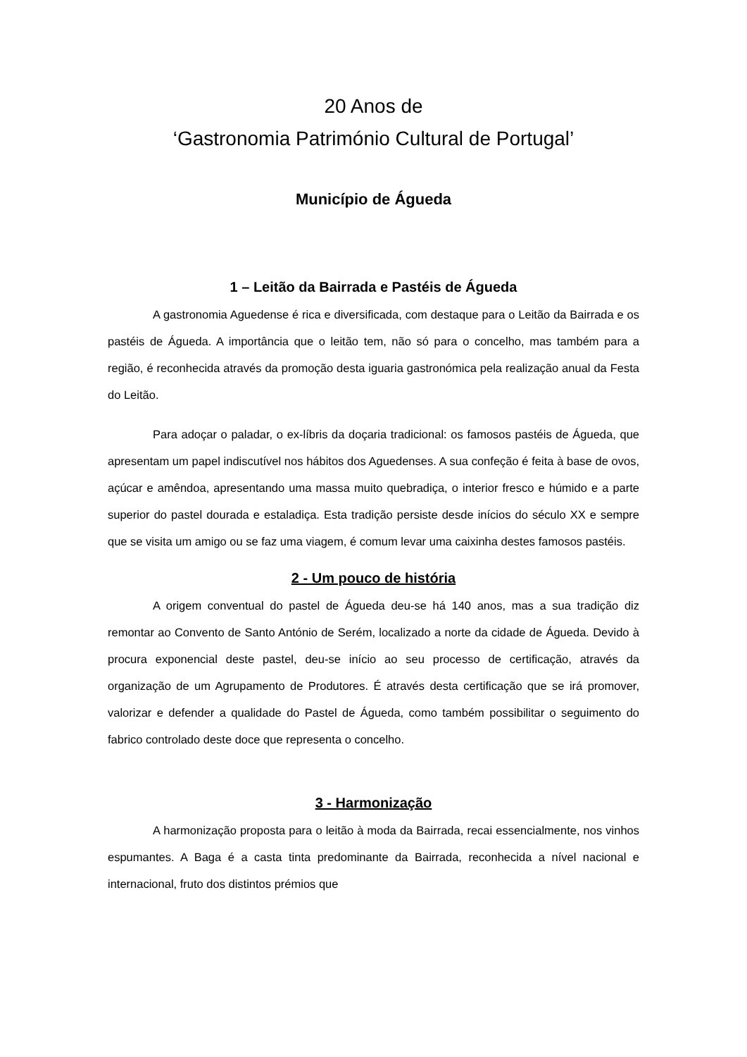20 Anos de
‘Gastronomia Património Cultural de Portugal’
Município de Águeda
1 – Leitão da Bairrada e Pastéis de Águeda
A gastronomia Aguedense é rica e diversificada, com destaque para o Leitão da Bairrada e os pastéis de Águeda. A importância que o leitão tem, não só para o concelho, mas também para a região, é reconhecida através da promoção desta iguaria gastronómica pela realização anual da Festa do Leitão.
Para adoçar o paladar, o ex-líbris da doçaria tradicional: os famosos pastéis de Águeda, que apresentam um papel indiscutível nos hábitos dos Aguedenses. A sua confeção é feita à base de ovos, açúcar e amêndoa, apresentando uma massa muito quebradiça, o interior fresco e húmido e a parte superior do pastel dourada e estaladiça. Esta tradição persiste desde inícios do século XX e sempre que se visita um amigo ou se faz uma viagem, é comum levar uma caixinha destes famosos pastéis.
2 - Um pouco de história
A origem conventual do pastel de Águeda deu-se há 140 anos, mas a sua tradição diz remontar ao Convento de Santo António de Serém, localizado a norte da cidade de Águeda. Devido à procura exponencial deste pastel, deu-se início ao seu processo de certificação, através da organização de um Agrupamento de Produtores. É através desta certificação que se irá promover, valorizar e defender a qualidade do Pastel de Águeda, como também possibilitar o seguimento do fabrico controlado deste doce que representa o concelho.
3 - Harmonização
A harmonização proposta para o leitão à moda da Bairrada, recai essencialmente, nos vinhos espumantes. A Baga é a casta tinta predominante da Bairrada, reconhecida a nível nacional e internacional, fruto dos distintos prémios que